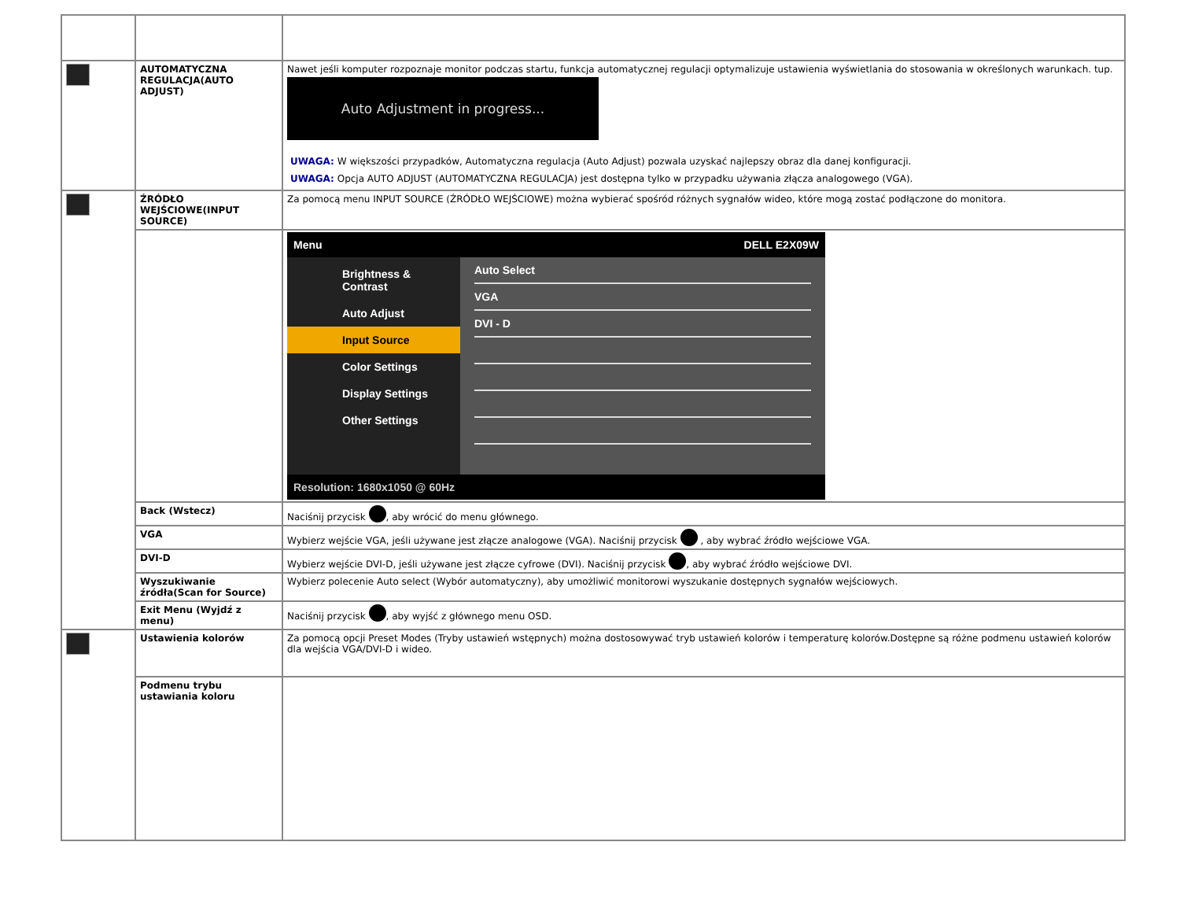| | AUTOMATYCZNA REGULACJA(AUTO ADJUST) | Nawet jeśli komputer rozpoznaje monitor podczas startu, funkcja automatycznej regulacji optymalizuje ustawienia wyświetlania do stosowania w określonych warunkach. tup. Auto Adjustment in progress... UWAGA: W większości przypadków, Automatyczna regulacja (Auto Adjust) pozwala uzyskać najlepszy obraz dla danej konfiguracji. UWAGA: Opcja AUTO ADJUST (AUTOMATYCZNA REGULACJA) jest dostępna tylko w przypadku używania złącza analogowego (VGA). |
| | ŹRÓDŁO WEJŚCIOWE(INPUT SOURCE) | Za pomocą menu INPUT SOURCE (ŹRÓDŁO WEJŚCIOWE) można wybierać spośród różnych sygnałów wideo, które mogą zostać podłączone do monitora. |
| | | Menu DELL E2X09W Brightness & Contrast Auto Adjust Input Source Color Settings Display Settings Other Settings Auto Select VGA DVI - D Resolution: 1680x1050 @ 60Hz |
| | Back (Wstecz) | Naciśnij przycisk , aby wrócić do menu głównego. |
| | VGA | Wybierz wejście VGA, jeśli używane jest złącze analogowe (VGA). Naciśnij przycisk , aby wybrać źródło wejściowe VGA. |
| | DVI-D | Wybierz wejście DVI-D, jeśli używane jest złącze cyfrowe (DVI). Naciśnij przycisk , aby wybrać źródło wejściowe DVI. |
| | Wyszukiwanie źródła(Scan for Source) | Wybierz polecenie Auto select (Wybór automatyczny), aby umożliwić monitorowi wyszukanie dostępnych sygnałów wejściowych. |
| | Exit Menu (Wyjdź z menu) | Naciśnij przycisk , aby wyjść z głównego menu OSD. |
| | Ustawienia kolorów | Za pomocą opcji Preset Modes (Tryby ustawień wstępnych) można dostosowywać tryb ustawień kolorów i temperaturę kolorów.Dostępne są różne podmenu ustawień kolorów dla wejścia VGA/DVI-D i wideo. |
| | Podmenu trybu ustawiania koloru | |